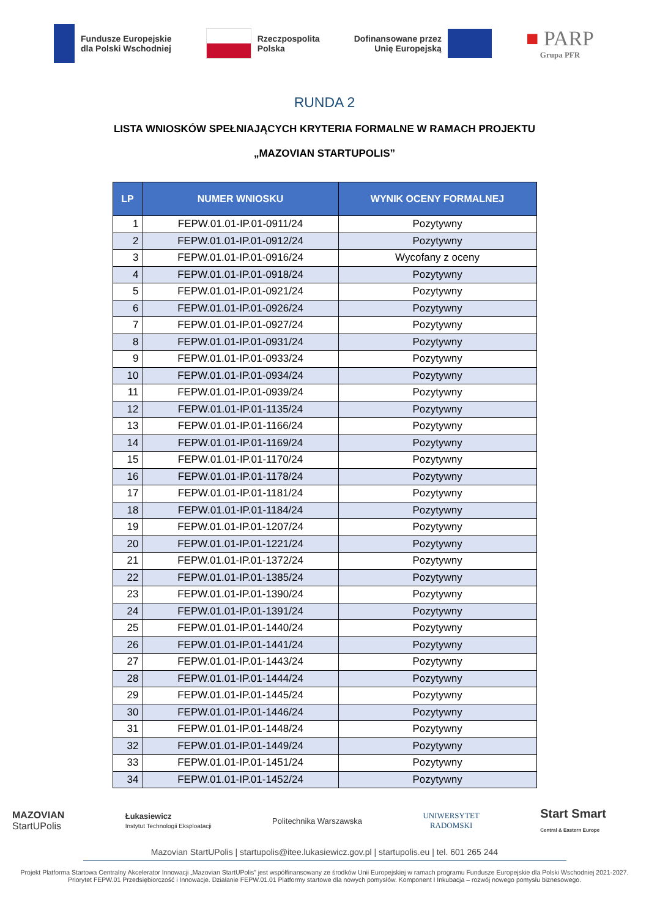Fundusze Europejskie
dla Polski Wschodniej
Rzeczpospolita
Polska
Dofinansowane przez
Unię Europejską
■ PARP
Grupa PFR
RUNDA 2
LISTA WNIOSKÓW SPEŁNIAJĄCYCH KRYTERIA FORMALNE W RAMACH PROJEKTU
„MAZOVIAN STARTUPOLIS”
| LP | NUMER WNIOSKU | WYNIK OCENY FORMALNEJ |
| --- | --- | --- |
| 1 | FEPW.01.01-IP.01-0911/24 | Pozytywny |
| 2 | FEPW.01.01-IP.01-0912/24 | Pozytywny |
| 3 | FEPW.01.01-IP.01-0916/24 | Wycofany z oceny |
| 4 | FEPW.01.01-IP.01-0918/24 | Pozytywny |
| 5 | FEPW.01.01-IP.01-0921/24 | Pozytywny |
| 6 | FEPW.01.01-IP.01-0926/24 | Pozytywny |
| 7 | FEPW.01.01-IP.01-0927/24 | Pozytywny |
| 8 | FEPW.01.01-IP.01-0931/24 | Pozytywny |
| 9 | FEPW.01.01-IP.01-0933/24 | Pozytywny |
| 10 | FEPW.01.01-IP.01-0934/24 | Pozytywny |
| 11 | FEPW.01.01-IP.01-0939/24 | Pozytywny |
| 12 | FEPW.01.01-IP.01-1135/24 | Pozytywny |
| 13 | FEPW.01.01-IP.01-1166/24 | Pozytywny |
| 14 | FEPW.01.01-IP.01-1169/24 | Pozytywny |
| 15 | FEPW.01.01-IP.01-1170/24 | Pozytywny |
| 16 | FEPW.01.01-IP.01-1178/24 | Pozytywny |
| 17 | FEPW.01.01-IP.01-1181/24 | Pozytywny |
| 18 | FEPW.01.01-IP.01-1184/24 | Pozytywny |
| 19 | FEPW.01.01-IP.01-1207/24 | Pozytywny |
| 20 | FEPW.01.01-IP.01-1221/24 | Pozytywny |
| 21 | FEPW.01.01-IP.01-1372/24 | Pozytywny |
| 22 | FEPW.01.01-IP.01-1385/24 | Pozytywny |
| 23 | FEPW.01.01-IP.01-1390/24 | Pozytywny |
| 24 | FEPW.01.01-IP.01-1391/24 | Pozytywny |
| 25 | FEPW.01.01-IP.01-1440/24 | Pozytywny |
| 26 | FEPW.01.01-IP.01-1441/24 | Pozytywny |
| 27 | FEPW.01.01-IP.01-1443/24 | Pozytywny |
| 28 | FEPW.01.01-IP.01-1444/24 | Pozytywny |
| 29 | FEPW.01.01-IP.01-1445/24 | Pozytywny |
| 30 | FEPW.01.01-IP.01-1446/24 | Pozytywny |
| 31 | FEPW.01.01-IP.01-1448/24 | Pozytywny |
| 32 | FEPW.01.01-IP.01-1449/24 | Pozytywny |
| 33 | FEPW.01.01-IP.01-1451/24 | Pozytywny |
| 34 | FEPW.01.01-IP.01-1452/24 | Pozytywny |
MAZOVIAN
StartUPolis
Łukasiewicz
Instytut Technologii Eksploatacji
Politechnika Warszawska
UNIWERSYTET
RADOMSKI
Start Smart
Central & Eastern Europe
Mazovian StartUPolis | startupolis@itee.lukasiewicz.gov.pl | startupolis.eu | tel. 601 265 244
Projekt Platforma Startowa Centralny Akcelerator Innowacji „Mazovian StartUPolis” jest współfinansowany ze środków Unii Europejskiej w ramach programu Fundusze Europejskie dla Polski Wschodniej 2021-2027. Priorytet FEPW.01 Przedsiębiorczość i Innowacje. Działanie FEPW.01.01 Platformy startowe dla nowych pomysłów. Komponent I Inkubacja – rozwój nowego pomysłu biznesowego.